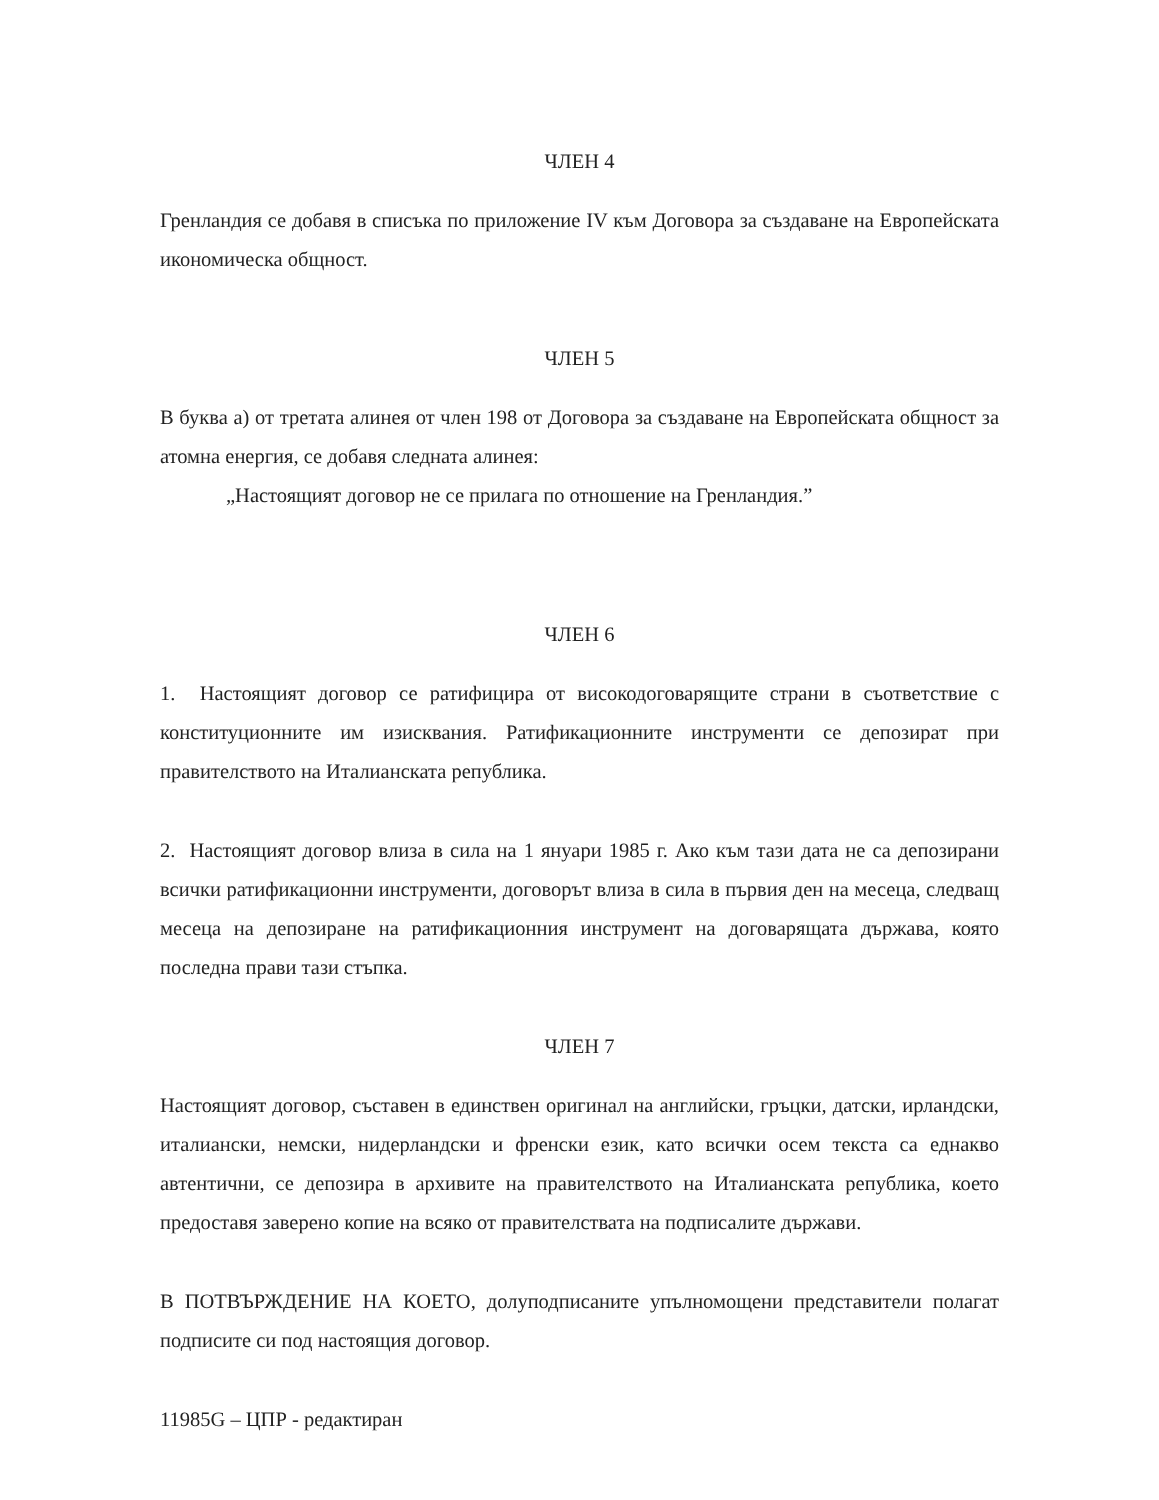ЧЛЕН 4
Гренландия се добавя в списъка по приложение IV към Договора за създаване на Европейската икономическа общност.
ЧЛЕН 5
В буква а) от третата алинея от член 198 от Договора за създаване на Европейската общност за атомна енергия, се добавя следната алинея:
„Настоящият договор не се прилага по отношение на Гренландия.”
ЧЛЕН 6
1. Настоящият договор се ратифицира от високодоговарящите страни в съответствие с конституционните им изисквания. Ратификационните инструменти се депозират при правителството на Италианската република.
2. Настоящият договор влиза в сила на 1 януари 1985 г. Ако към тази дата не са депозирани всички ратификационни инструменти, договорът влиза в сила в първия ден на месеца, следващ месеца на депозиране на ратификационния инструмент на договарящата държава, която последна прави тази стъпка.
ЧЛЕН 7
Настоящият договор, съставен в единствен оригинал на английски, гръцки, датски, ирландски, италиански, немски, нидерландски и френски език, като всички осем текста са еднакво автентични, се депозира в архивите на правителството на Италианската република, което предоставя заверено копие на всяко от правителствата на подписалите държави.
В ПОТВЪРЖДЕНИЕ НА КОЕТО, долуподписаните упълномощени представители полагат подписите си под настоящия договор.
11985G – ЦПР - редактиран